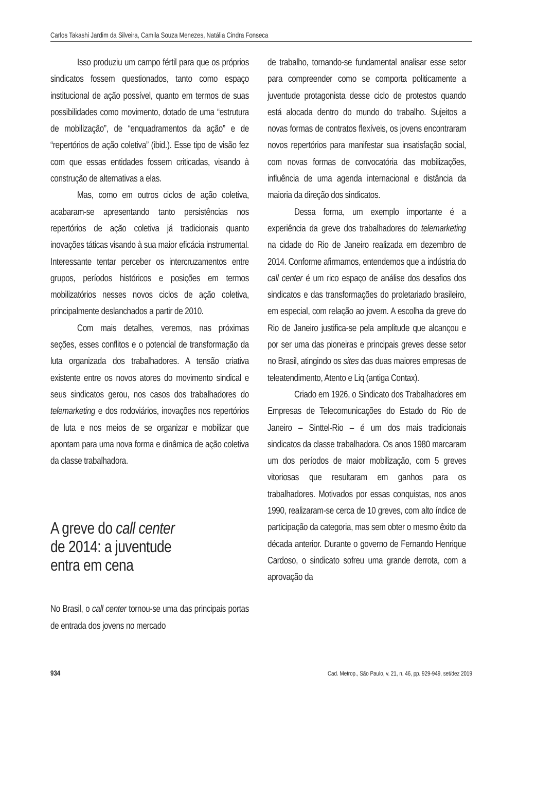Carlos Takashi Jardim da Silveira, Camila Souza Menezes, Natália Cindra Fonseca
Isso produziu um campo fértil para que os próprios sindicatos fossem questionados, tanto como espaço institucional de ação possível, quanto em termos de suas possibilidades como movimento, dotado de uma “estrutura de mobilização”, de “enquadramentos da ação” e de “repertórios de ação coletiva” (ibid.). Esse tipo de visão fez com que essas entidades fossem criticadas, visando à construção de alternativas a elas.
Mas, como em outros ciclos de ação coletiva, acabaram-se apresentando tanto persistências nos repertórios de ação coletiva já tradicionais quanto inovações táticas visando à sua maior eficácia instrumental. Interessante tentar perceber os intercruzamentos entre grupos, períodos históricos e posições em termos mobilizatórios nesses novos ciclos de ação coletiva, principalmente deslanchados a partir de 2010.
Com mais detalhes, veremos, nas próximas seções, esses conflitos e o potencial de transformação da luta organizada dos trabalhadores. A tensão criativa existente entre os novos atores do movimento sindical e seus sindicatos gerou, nos casos dos trabalhadores do telemarketing e dos rodoviários, inovações nos repertórios de luta e nos meios de se organizar e mobilizar que apontam para uma nova forma e dinâmica de ação coletiva da classe trabalhadora.
A greve do call center
de 2014: a juventude
entra em cena
No Brasil, o call center tornou-se uma das principais portas de entrada dos jovens no mercado
de trabalho, tornando-se fundamental analisar esse setor para compreender como se comporta politicamente a juventude protagonista desse ciclo de protestos quando está alocada dentro do mundo do trabalho. Sujeitos a novas formas de contratos flexíveis, os jovens encontraram novos repertórios para manifestar sua insatisfação social, com novas formas de convocatória das mobilizações, influência de uma agenda internacional e distância da maioria da direção dos sindicatos.
Dessa forma, um exemplo importante é a experiência da greve dos trabalhadores do telemarketing na cidade do Rio de Janeiro realizada em dezembro de 2014. Conforme afirmamos, entendemos que a indústria do call center é um rico espaço de análise dos desafios dos sindicatos e das transformações do proletariado brasileiro, em especial, com relação ao jovem. A escolha da greve do Rio de Janeiro justifica-se pela amplitude que alcançou e por ser uma das pioneiras e principais greves desse setor no Brasil, atingindo os sites das duas maiores empresas de teleatendimento, Atento e Liq (antiga Contax).
Criado em 1926, o Sindicato dos Trabalhadores em Empresas de Telecomunicações do Estado do Rio de Janeiro – Sinttel-Rio – é um dos mais tradicionais sindicatos da classe trabalhadora. Os anos 1980 marcaram um dos períodos de maior mobilização, com 5 greves vitoriosas que resultaram em ganhos para os trabalhadores. Motivados por essas conquistas, nos anos 1990, realizaram-se cerca de 10 greves, com alto índice de participação da categoria, mas sem obter o mesmo êxito da década anterior. Durante o governo de Fernando Henrique Cardoso, o sindicato sofreu uma grande derrota, com a aprovação da
934 Cad. Metrop., São Paulo, v. 21, n. 46, pp. 929-949, set/dez 2019